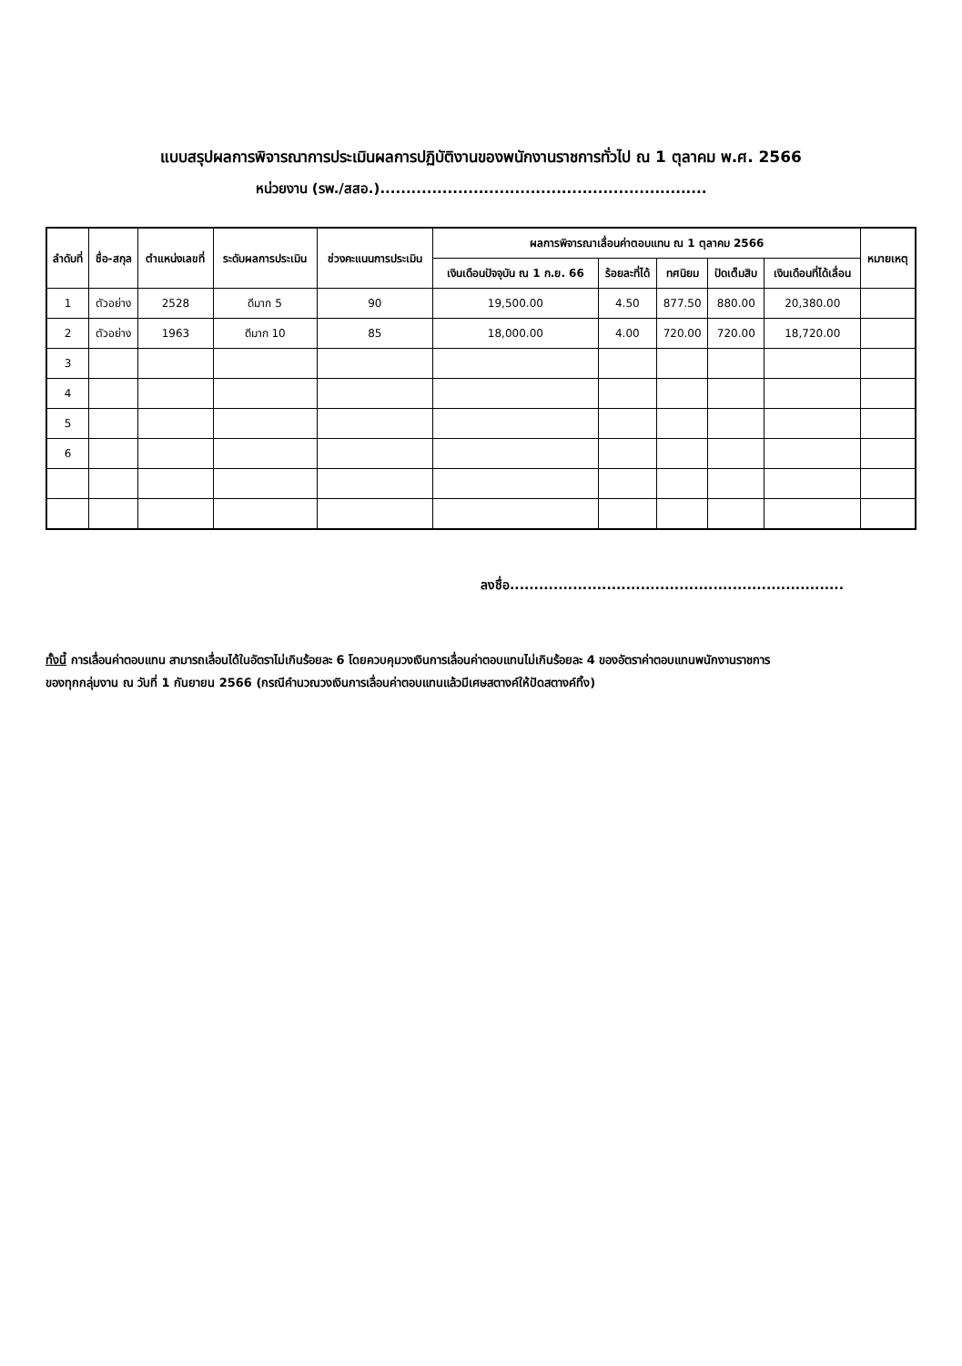แบบสรุปผลการพิจารณาการประเมินผลการปฏิบัติงานของพนักงานราชการทั่วไป ณ 1 ตุลาคม พ.ศ. 2566
หน่วยงาน (รพ./สสอ.)...............................................................
| ลำดับที่ | ชื่อ-สกุล | ตำแหน่งเลขที่ | ระดับผลการประเมิน | ช่วงคะแนนการประเมิน | ผลการพิจารณาเลื่อนค่าตอบแทน ณ 1 ตุลาคม 2566 | | | | | หมายเหตุ |
| --- | --- | --- | --- | --- | --- | --- | --- | --- | --- | --- |
| | | | | | เงินเดือนปัจจุบัน ณ 1 ก.ย. 66 | ร้อยละที่ได้ | ทศนิยม | ปัดเต็มสิบ | เงินเดือนที่ได้เลื่อน | |
| 1 | ตัวอย่าง | 2528 | ดีมาก 5 | 90 | 19,500.00 | 4.50 | 877.50 | 880.00 | 20,380.00 | |
| 2 | ตัวอย่าง | 1963 | ดีมาก 10 | 85 | 18,000.00 | 4.00 | 720.00 | 720.00 | 18,720.00 | |
| 3 | | | | | | | | | | |
| 4 | | | | | | | | | | |
| 5 | | | | | | | | | | |
| 6 | | | | | | | | | | |
ลงชื่อ.....................................................................
ทั้งนี้ การเลื่อนค่าตอบแทน สามารถเลื่อนได้ในอัตราไม่เกินร้อยละ 6 โดยควบคุมวงเงินการเลื่อนค่าตอบแทนไม่เกินร้อยละ 4 ของอัตราค่าตอบแทนพนักงานราชการ
ของทุกกลุ่มงาน ณ วันที่ 1 กันยายน 2566 (กรณีคำนวณวงเงินการเลื่อนค่าตอบแทนแล้วมีเศษสตางค์ให้ปัดสตางค์ทิ้ง)